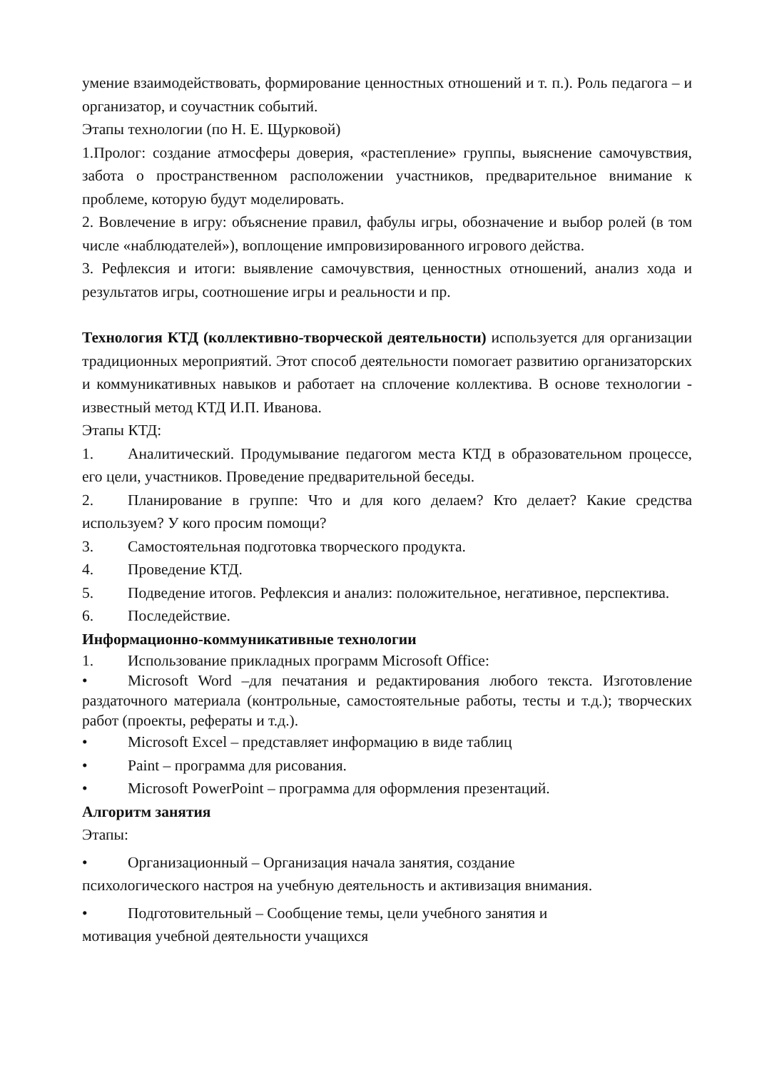умение взаимодействовать, формирование ценностных отношений и т. п.). Роль педагога – и организатор, и соучастник событий.
Этапы технологии (по Н. Е. Щурковой)
1.Пролог: создание атмосферы доверия, «растепление» группы, выяснение самочувствия, забота о пространственном расположении участников, предварительное внимание к проблеме, которую будут моделировать.
2. Вовлечение в игру: объяснение правил, фабулы игры, обозначение и выбор ролей (в том числе «наблюдателей»), воплощение импровизированного игрового действа.
3. Рефлексия и итоги: выявление самочувствия, ценностных отношений, анализ хода и результатов игры, соотношение игры и реальности и пр.
Технология КТД (коллективно-творческой деятельности) используется для организации традиционных мероприятий. Этот способ деятельности помогает развитию организаторских и коммуникативных навыков и работает на сплочение коллектива. В основе технологии - известный метод КТД И.П. Иванова.
Этапы КТД:
1. Аналитический. Продумывание педагогом места КТД в образовательном процессе, его цели, участников. Проведение предварительной беседы.
2. Планирование в группе: Что и для кого делаем? Кто делает? Какие средства используем? У кого просим помощи?
3. Самостоятельная подготовка творческого продукта.
4. Проведение КТД.
5. Подведение итогов. Рефлексия и анализ: положительное, негативное, перспектива.
6. Последействие.
Информационно-коммуникативные технологии
1. Использование прикладных программ Microsoft Office:
• Microsoft Word –для печатания и редактирования любого текста. Изготовление раздаточного материала (контрольные, самостоятельные работы, тесты и т.д.); творческих работ (проекты, рефераты и т.д.).
• Microsoft Excel – представляет информацию в виде таблиц
• Paint – программа для рисования.
• Microsoft PowerPoint – программа для оформления презентаций.
Алгоритм занятия
Этапы:
• Организационный – Организация начала занятия, создание
психологического настроя на учебную деятельность и активизация внимания.
• Подготовительный – Сообщение темы, цели учебного занятия и
мотивация учебной деятельности учащихся